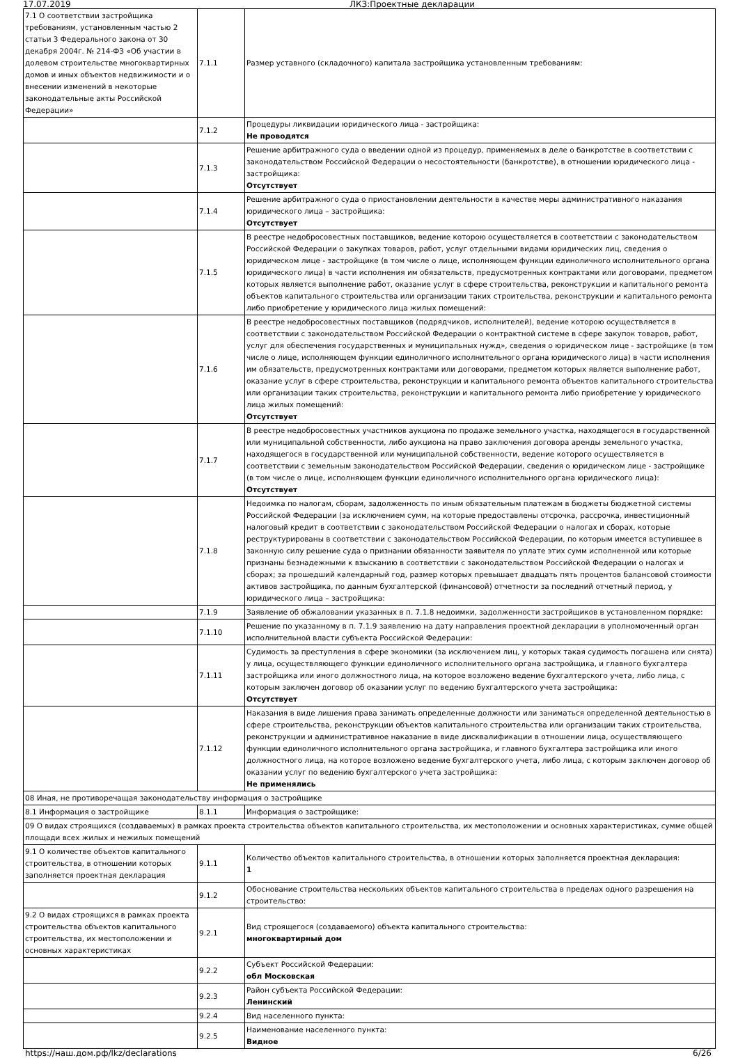17.07.2019 ЛКЗ:Проектные декларации
| 7.1 О соответствии застройщика требованиям, установленным частью 2 статьи 3 Федерального закона от 30 декабря 2004г. № 214-ФЗ «Об участии в долевом строительстве многоквартирных домов и иных объектов недвижимости и о внесении изменений в некоторые законодательные акты Российской Федерации» | 7.1.1 | Размер уставного (складочного) капитала застройщика установленным требованиям: |
| | 7.1.2 | Процедуры ликвидации юридического лица - застройщика: Не проводятся |
| | 7.1.3 | Решение арбитражного суда о введении одной из процедур, применяемых в деле о банкротстве в соответствии с законодательством Российской Федерации о несостоятельности (банкротстве), в отношении юридического лица - застройщика: Отсутствует |
| | 7.1.4 | Решение арбитражного суда о приостановлении деятельности в качестве меры административного наказания юридического лица – застройщика: Отсутствует |
| | 7.1.5 | В реестре недобросовестных поставщиков, ведение которою осуществляется в соответствии с законодательством Российской Федерации о закупках товаров, работ, услуг отдельными видами юридических лиц, сведения о юридическом лице - застройщике (в том числе о лице, исполняющем функции единоличного исполнительного органа юридического лица) в части исполнения им обязательств, предусмотренных контрактами или договорами, предметом которых является выполнение работ, оказание услуг в сфере строительства, реконструкции и капитального ремонта объектов капитального строительства или организации таких строительства, реконструкции и капитального ремонта либо приобретение у юридического лица жилых помещений: |
| | 7.1.6 | В реестре недобросовестных поставщиков (подрядчиков, исполнителей), ведение которою осуществляется в соответствии с законодательством Российской Федерации о контрактной системе в сфере закупок товаров, работ, услуг для обеспечения государственных и муниципальных нужд», сведения о юридическом лице - застройщике (в том числе о лице, исполняющем функции единоличного исполнительного органа юридического лица) в части исполнения им обязательств, предусмотренных контрактами или договорами, предметом которых является выполнение работ, оказание услуг в сфере строительства, реконструкции и капитального ремонта объектов капитального строительства или организации таких строительства, реконструкции и капитального ремонта либо приобретение у юридического лица жилых помещений: Отсутствует |
| | 7.1.7 | В реестре недобросовестных участников аукциона по продаже земельного участка, находящегося в государственной или муниципальной собственности, либо аукциона на право заключения договора аренды земельного участка, находящегося в государственной или муниципальной собственности, ведение которого осуществляется в соответствии с земельным законодательством Российской Федерации, сведения о юридическом лице - застройщике (в том числе о лице, исполняющем функции единоличного исполнительного органа юридического лица): Отсутствует |
| | 7.1.8 | Недоимка по налогам, сборам, задолженность по иным обязательным платежам в бюджеты бюджетной системы Российской Федерации (за исключением сумм, на которые предоставлены отсрочка, рассрочка, инвестиционный налоговый кредит в соответствии с законодательством Российской Федерации о налогах и сборах, которые реструктурированы в соответствии с законодательством Российской Федерации, по которым имеется вступившее в законную силу решение суда о признании обязанности заявителя по уплате этих сумм исполненной или которые признаны безнадежными к взысканию в соответствии с законодательством Российской Федерации о налогах и сборах; за прошедший календарный год, размер которых превышает двадцать пять процентов балансовой стоимости активов застройщика, по данным бухгалтерской (финансовой) отчетности за последний отчетный период, у юридического лица – застройщика: |
| | 7.1.9 | Заявление об обжаловании указанных в п. 7.1.8 недоимки, задолженности застройщиков в установленном порядке: |
| | 7.1.10 | Решение по указанному в п. 7.1.9 заявлению на дату направления проектной декларации в уполномоченный орган исполнительной власти субъекта Российской Федерации: |
| | 7.1.11 | Судимость за преступления в сфере экономики (за исключением лиц, у которых такая судимость погашена или снята) у лица, осуществляющего функции единоличного исполнительного органа застройщика, и главного бухгалтера застройщика или иного должностного лица, на которое возложено ведение бухгалтерского учета, либо лица, с которым заключен договор об оказании услуг по ведению бухгалтерского учета застройщика: Отсутствует |
| | 7.1.12 | Наказания в виде лишения права занимать определенные должности или заниматься определенной деятельностью в сфере строительства, реконструкции объектов капитального строительства или организации таких строительства, реконструкции и административное наказание в виде дисквалификации в отношении лица, осуществляющего функции единоличного исполнительного органа застройщика, и главного бухгалтера застройщика или иного должностного лица, на которое возложено ведение бухгалтерского учета, либо лица, с которым заключен договор об оказании услуг по ведению бухгалтерского учета застройщика: Не применялись |
| 08 Иная, не противоречащая законодательству информация о застройщике | | |
| 8.1 Информация о застройщике | 8.1.1 | Информация о застройщике: |
| 09 О видах строящихся (создаваемых) в рамках проекта строительства объектов капитального строительства, их местоположении и основных характеристиках, сумме общей площади всех жилых и нежилых помещений | | |
| 9.1 О количестве объектов капитального строительства, в отношении которых заполняется проектная декларация | 9.1.1 | Количество объектов капитального строительства, в отношении которых заполняется проектная декларация: 1 |
| | 9.1.2 | Обоснование строительства нескольких объектов капитального строительства в пределах одного разрешения на строительство: |
| 9.2 О видах строящихся в рамках проекта строительства объектов капитального строительства, их местоположении и основных характеристиках | 9.2.1 | Вид строящегося (создаваемого) объекта капитального строительства: многоквартирный дом |
| | 9.2.2 | Субъект Российской Федерации: обл Московская |
| | 9.2.3 | Район субъекта Российской Федерации: Ленинский |
| | 9.2.4 | Вид населенного пункта: |
| | 9.2.5 | Наименование населенного пункта: Видное |
https://наш.дом.рф/lkz/declarations 6/26